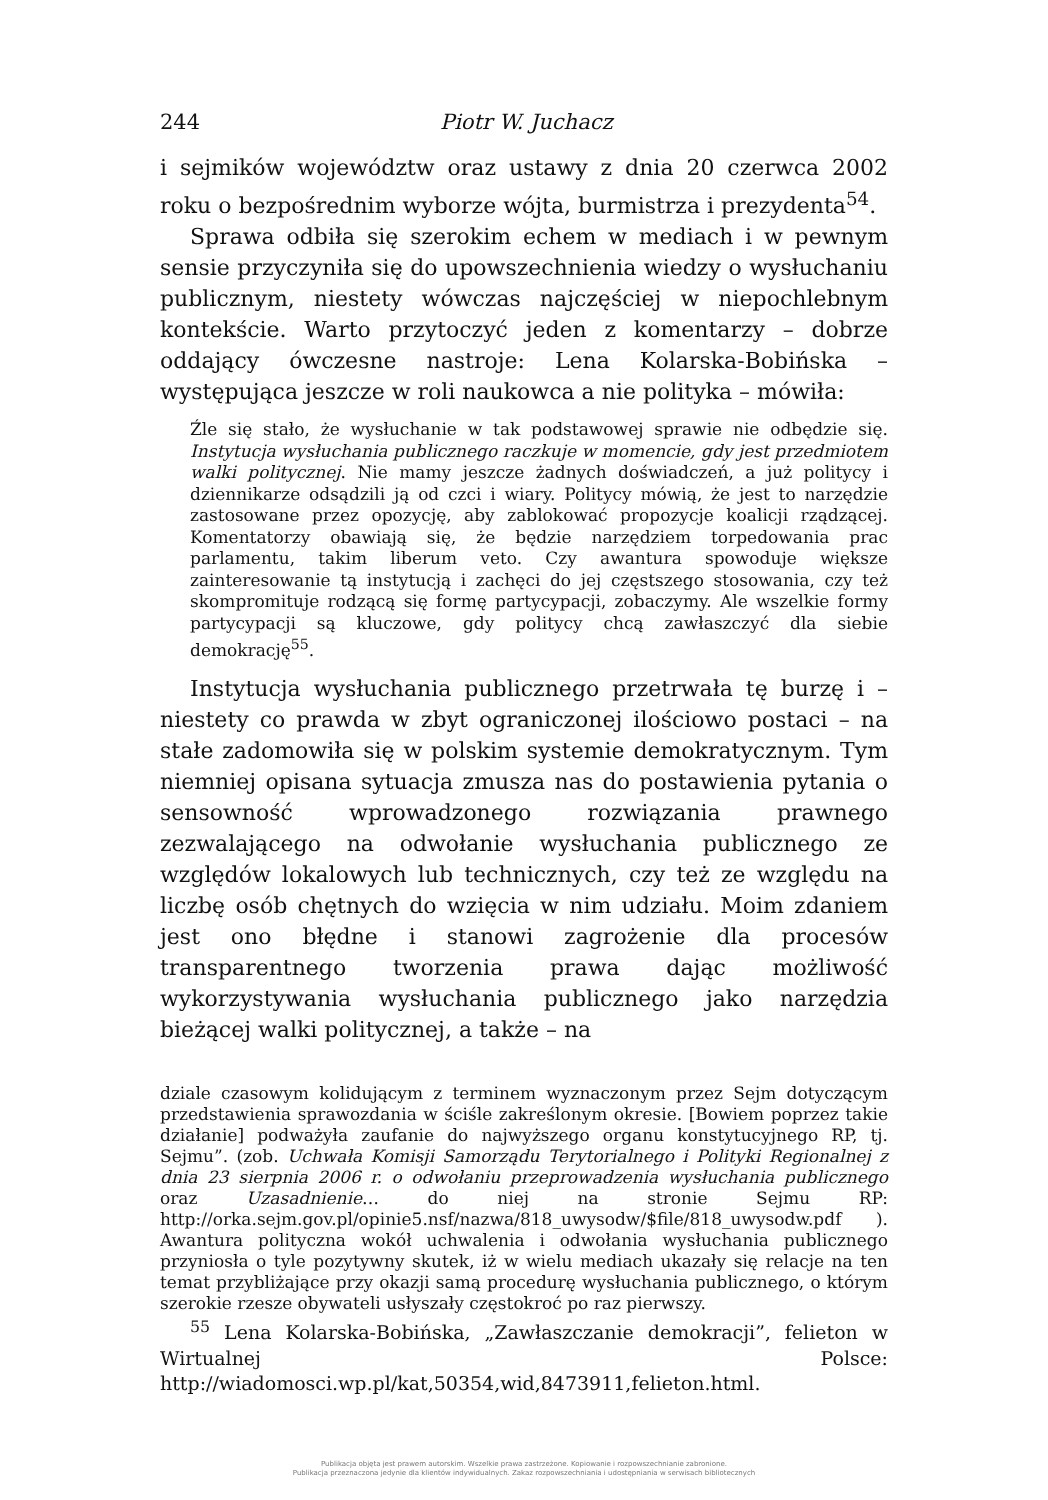244 Piotr W. Juchacz
i sejmików województw oraz ustawy z dnia 20 czerwca 2002 roku o bezpośrednim wyborze wójta, burmistrza i prezydenta<sup>54</sup>.
Sprawa odbiła się szerokim echem w mediach i w pewnym sensie przyczyniła się do upowszechnienia wiedzy o wysłuchaniu publicznym, niestety wówczas najczęściej w niepochlebnym kontekście. Warto przytoczyć jeden z komentarzy – dobrze oddający ówczesne nastroje: Lena Kolarska-Bobińska – występująca jeszcze w roli naukowca a nie polityka – mówiła:
Źle się stało, że wysłuchanie w tak podstawowej sprawie nie odbędzie się. Instytucja wysłuchania publicznego raczkuje w momencie, gdy jest przedmiotem walki politycznej. Nie mamy jeszcze żadnych doświadczeń, a już politycy i dziennikarze odsądzili ją od czci i wiary. Politycy mówią, że jest to narzędzie zastosowane przez opozycję, aby zablokować propozycje koalicji rządzącej. Komentatorzy obawiają się, że będzie narzędziem torpedowania prac parlamentu, takim liberum veto. Czy awantura spowoduje większe zainteresowanie tą instytucją i zachęci do jej częstszego stosowania, czy też skompromituje rodzącą się formę partycypacji, zobaczymy. Ale wszelkie formy partycypacji są kluczowe, gdy politycy chcą zawłaszczyć dla siebie demokrację<sup>55</sup>.
Instytucja wysłuchania publicznego przetrwała tę burzę i – niestety co prawda w zbyt ograniczonej ilościowo postaci – na stałe zadomowiła się w polskim systemie demokratycznym. Tym niemniej opisana sytuacja zmusza nas do postawienia pytania o sensowność wprowadzonego rozwiązania prawnego zezwalającego na odwołanie wysłuchania publicznego ze względów lokalowych lub technicznych, czy też ze względu na liczbę osób chętnych do wzięcia w nim udziału. Moim zdaniem jest ono błędne i stanowi zagrożenie dla procesów transparentnego tworzenia prawa dając możliwość wykorzystywania wysłuchania publicznego jako narzędzia bieżącej walki politycznej, a także – na
dziale czasowym kolidującym z terminem wyznaczonym przez Sejm dotyczącym przedstawienia sprawozdania w ściśle zakreślonym okresie. [Bowiem poprzez takie działanie] podważyła zaufanie do najwyższego organu konstytucyjnego RP, tj. Sejmu”. (zob. Uchwała Komisji Samorządu Terytorialnego i Polityki Regionalnej z dnia 23 sierpnia 2006 r. o odwołaniu przeprowadzenia wysłuchania publicznego oraz Uzasadnienie… do niej na stronie Sejmu RP: http://orka.sejm.gov.pl/opinie5.nsf/nazwa/818_uwysodw/$file/818_uwysodw.pdf ). Awantura polityczna wokół uchwalenia i odwołania wysłuchania publicznego przyniosła o tyle pozytywny skutek, iż w wielu mediach ukazały się relacje na ten temat przybliżające przy okazji samą procedurę wysłuchania publicznego, o którym szerokie rzesze obywateli usłyszały częstokroć po raz pierwszy.
<sup>55</sup> Lena Kolarska-Bobińska, „Zawłaszczanie demokracji”, felieton w Wirtualnej Polsce: http://wiadomosci.wp.pl/kat,50354,wid,8473911,felieton.html.
Publikacja objęta jest prawem autorskim. Wszelkie prawa zastrzeżone. Kopiowanie i rozpowszechnianie zabronione.
Publikacja przeznaczona jedynie dla klientów indywidualnych. Zakaz rozpowszechniania i udostępniania w serwisach bibliotecznych